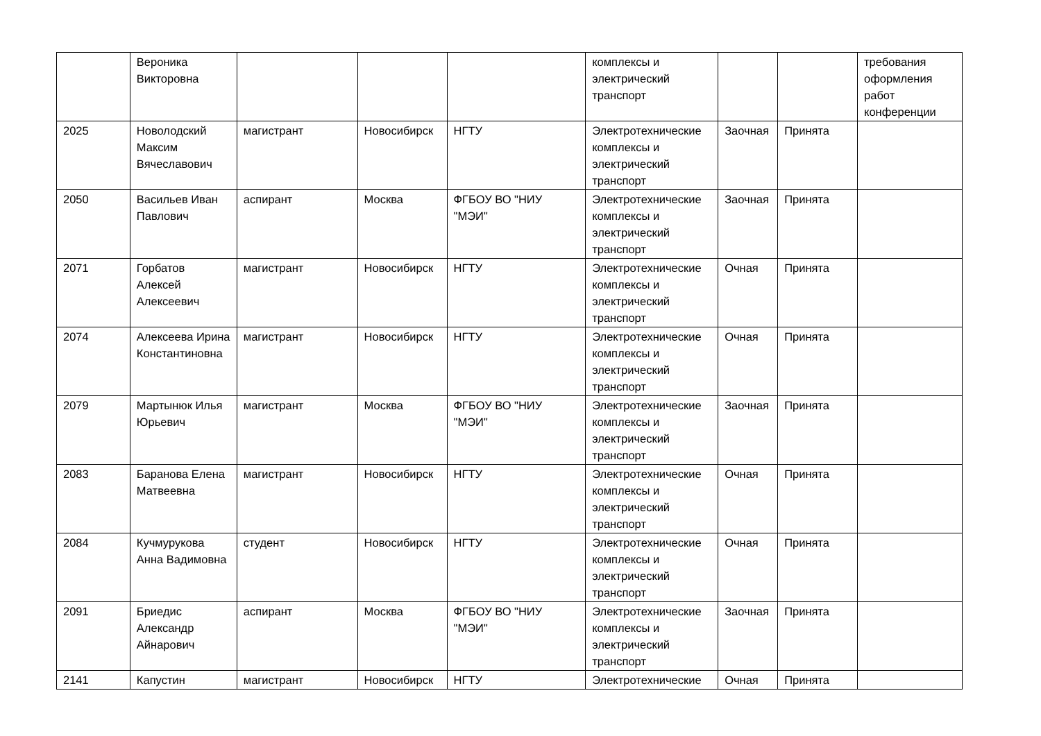| | Вероника Викторовна | | | | комплексы и электрический транспорт | | | требования оформления работ конференции |
| 2025 | Новолодский Максим Вячеславович | магистрант | Новосибирск | НГТУ | Электротехнические комплексы и электрический транспорт | Заочная | Принята | |
| 2050 | Васильев Иван Павлович | аспирант | Москва | ФГБОУ ВО "НИУ "МЭИ" | Электротехнические комплексы и электрический транспорт | Заочная | Принята | |
| 2071 | Горбатов Алексей Алексеевич | магистрант | Новосибирск | НГТУ | Электротехнические комплексы и электрический транспорт | Очная | Принята | |
| 2074 | Алексеева Ирина Константиновна | магистрант | Новосибирск | НГТУ | Электротехнические комплексы и электрический транспорт | Очная | Принята | |
| 2079 | Мартынюк Илья Юрьевич | магистрант | Москва | ФГБОУ ВО "НИУ "МЭИ" | Электротехнические комплексы и электрический транспорт | Заочная | Принята | |
| 2083 | Баранова Елена Матвеевна | магистрант | Новосибирск | НГТУ | Электротехнические комплексы и электрический транспорт | Очная | Принята | |
| 2084 | Кучмурукова Анна Вадимовна | студент | Новосибирск | НГТУ | Электротехнические комплексы и электрический транспорт | Очная | Принята | |
| 2091 | Бриедис Александр Айнарович | аспирант | Москва | ФГБОУ ВО "НИУ "МЭИ" | Электротехнические комплексы и электрический транспорт | Заочная | Принята | |
| 2141 | Капустин | магистрант | Новосибирск | НГТУ | Электротехнические | Очная | Принята | |